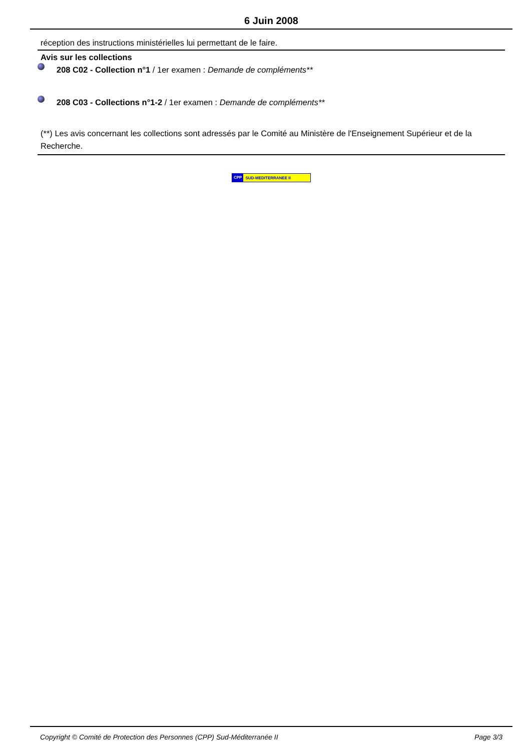6 Juin 2008
réception des instructions ministérielles lui permettant de le faire.
Avis sur les collections
208 C02 - Collection n°1 / 1er examen : Demande de compléments**
208 C03 - Collections n°1-2 / 1er examen : Demande de compléments**
(**) Les avis concernant les collections sont adressés par le Comité au Ministère de l'Enseignement Supérieur et de la Recherche.
CPP SUD-MEDITERRANEE II
Copyright © Comité de Protection des Personnes (CPP) Sud-Méditerranée II Page 3/3